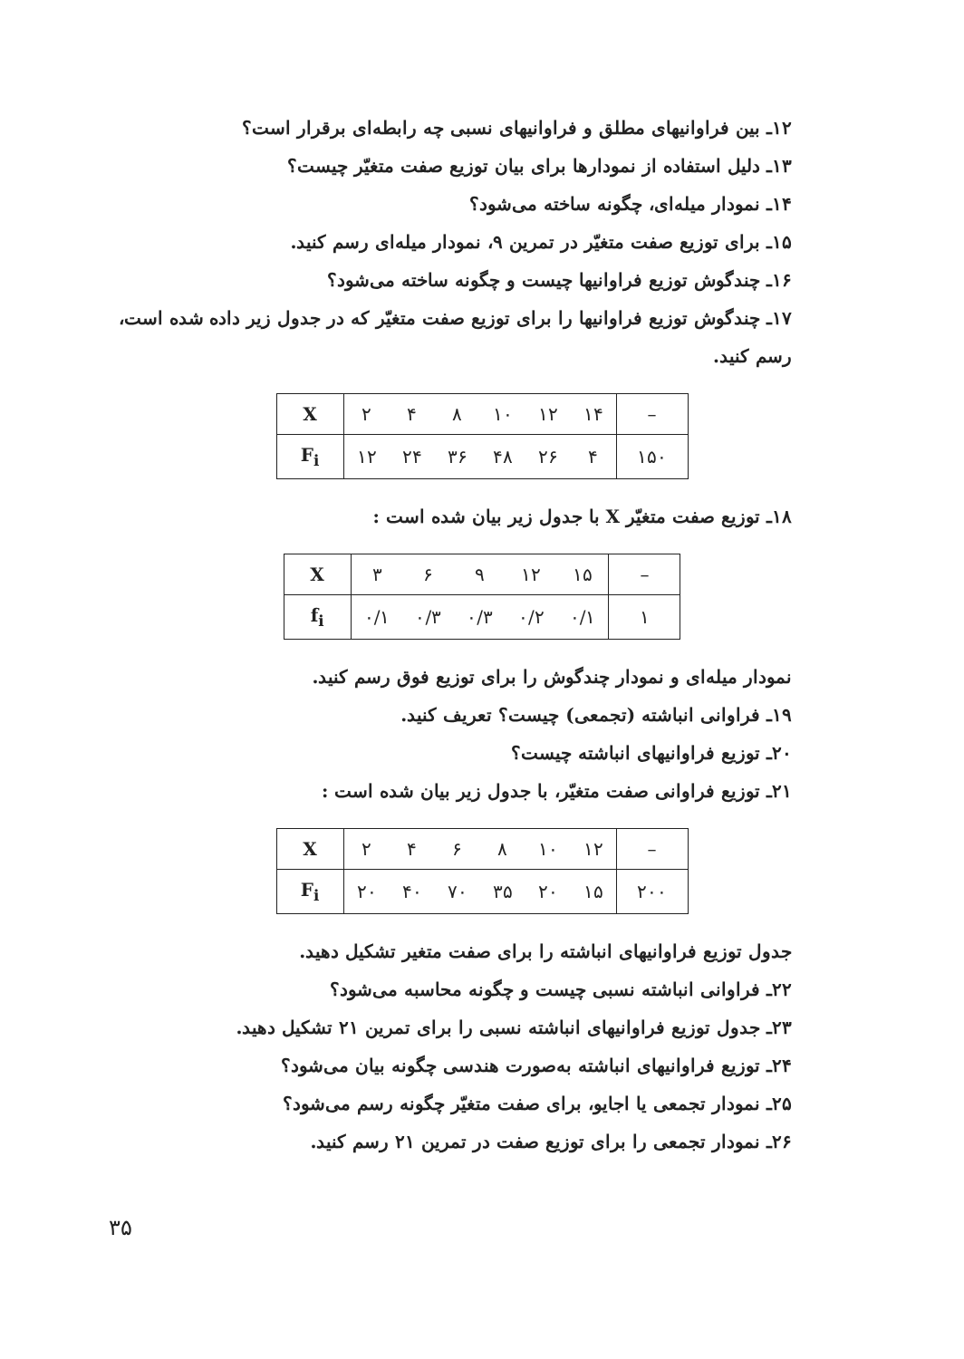۱۲ـ بین فراوانیهای مطلق و فراوانیهای نسبی چه رابطه‌ای برقرار است؟
۱۳ـ دلیل استفاده از نمودارها برای بیان توزیع صفت متغیّر چیست؟
۱۴ـ نمودار میله‌ای، چگونه ساخته می‌شود؟
۱۵ـ برای توزیع صفت متغیّر در تمرین ۹، نمودار میله‌ای رسم کنید.
۱۶ـ چندگوش توزیع فراوانیها چیست و چگونه ساخته می‌شود؟
۱۷ـ چندگوش توزیع فراوانیها را برای توزیع صفت متغیّر که در جدول زیر داده شده است، رسم کنید.
| X | ۲ | ۴ | ۸ | ۱۰ | ۱۲ | ۱۴ | – |
| F<sub>i</sub> | ۱۲ | ۲۴ | ۳۶ | ۴۸ | ۲۶ | ۴ | ۱۵۰ |
۱۸ـ توزیع صفت متغیّر X با جدول زیر بیان شده است :
| X | ۳ | ۶ | ۹ | ۱۲ | ۱۵ | – |
| f<sub>i</sub> | ۰/۱ | ۰/۳ | ۰/۳ | ۰/۲ | ۰/۱ | ۱ |
نمودار میله‌ای و نمودار چندگوش را برای توزیع فوق رسم کنید.
۱۹ـ فراوانی انباشته (تجمعی) چیست؟ تعریف کنید.
۲۰ـ توزیع فراوانیهای انباشته چیست؟
۲۱ـ توزیع فراوانی صفت متغیّر، با جدول زیر بیان شده است :
| X | ۲ | ۴ | ۶ | ۸ | ۱۰ | ۱۲ | – |
| F<sub>i</sub> | ۲۰ | ۴۰ | ۷۰ | ۳۵ | ۲۰ | ۱۵ | ۲۰۰ |
جدول توزیع فراوانیهای انباشته را برای صفت متغیر تشکیل دهید.
۲۲ـ فراوانی انباشته نسبی چیست و چگونه محاسبه می‌شود؟
۲۳ـ جدول توزیع فراوانیهای انباشته نسبی را برای تمرین ۲۱ تشکیل دهید.
۲۴ـ توزیع فراوانیهای انباشته به‌صورت هندسی چگونه بیان می‌شود؟
۲۵ـ نمودار تجمعی یا اجایو، برای صفت متغیّر چگونه رسم می‌شود؟
۲۶ـ نمودار تجمعی را برای توزیع صفت در تمرین ۲۱ رسم کنید.
۳۵